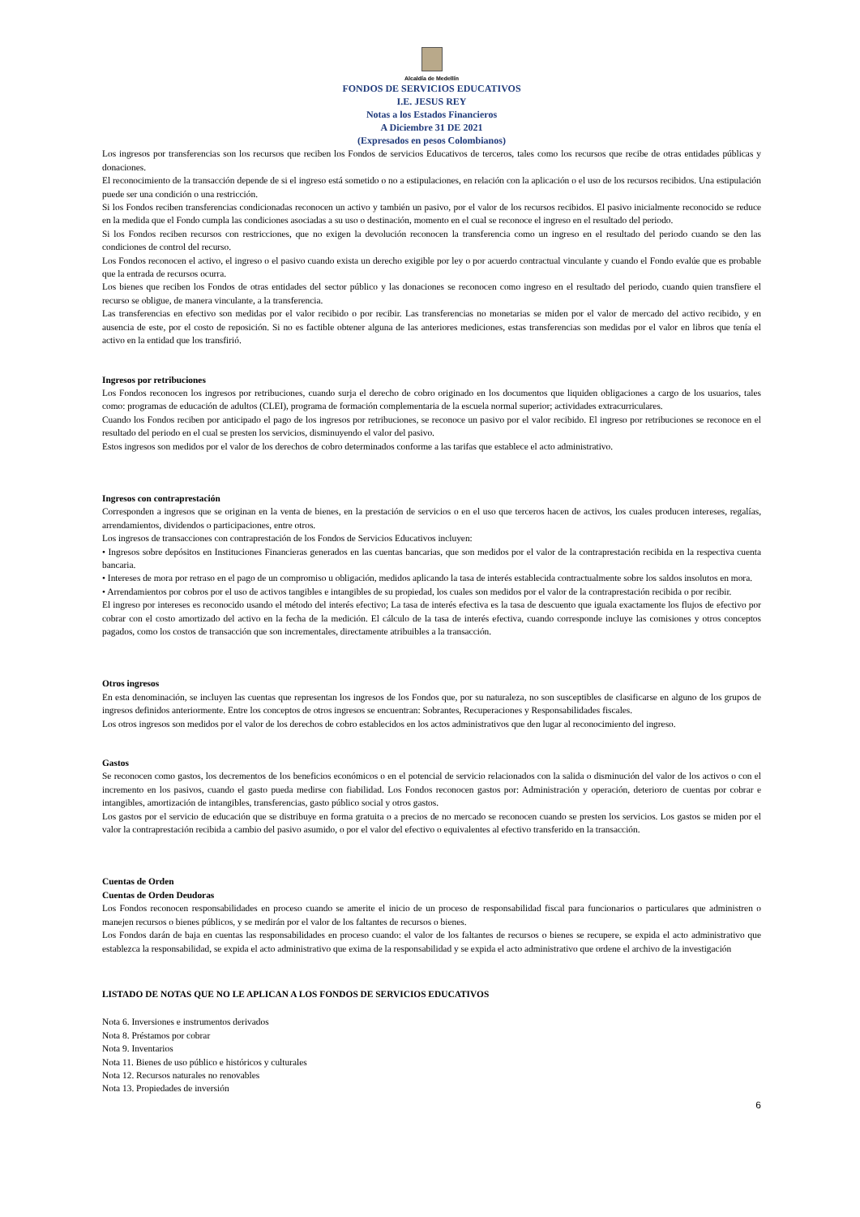Alcaldía de Medellín
FONDOS DE SERVICIOS EDUCATIVOS
I.E. JESUS REY
Notas a los Estados Financieros
A Diciembre 31 DE 2021
(Expresados en pesos Colombianos)
Los ingresos por transferencias son los recursos que reciben los Fondos de servicios Educativos de terceros, tales como los recursos que recibe de otras entidades públicas y donaciones.
El reconocimiento de la transacción depende de si el ingreso está sometido o no a estipulaciones, en relación con la aplicación o el uso de los recursos recibidos. Una estipulación puede ser una condición o una restricción.
Si los Fondos reciben transferencias condicionadas reconocen un activo y también un pasivo, por el valor de los recursos recibidos. El pasivo inicialmente reconocido se reduce en la medida que el Fondo cumpla las condiciones asociadas a su uso o destinación, momento en el cual se reconoce el ingreso en el resultado del periodo.
Si los Fondos reciben recursos con restricciones, que no exigen la devolución reconocen la transferencia como un ingreso en el resultado del periodo cuando se den las condiciones de control del recurso.
Los Fondos reconocen el activo, el ingreso o el pasivo cuando exista un derecho exigible por ley o por acuerdo contractual vinculante y cuando el Fondo evalúe que es probable que la entrada de recursos ocurra.
Los bienes que reciben los Fondos de otras entidades del sector público y las donaciones se reconocen como ingreso en el resultado del periodo, cuando quien transfiere el recurso se obligue, de manera vinculante, a la transferencia.
Las transferencias en efectivo son medidas por el valor recibido o por recibir. Las transferencias no monetarias se miden por el valor de mercado del activo recibido, y en ausencia de este, por el costo de reposición. Si no es factible obtener alguna de las anteriores mediciones, estas transferencias son medidas por el valor en libros que tenía el activo en la entidad que los transfirió.
Ingresos por retribuciones
Los Fondos reconocen los ingresos por retribuciones, cuando surja el derecho de cobro originado en los documentos que liquiden obligaciones a cargo de los usuarios, tales como: programas de educación de adultos (CLEI), programa de formación complementaria de la escuela normal superior; actividades extracurriculares.
Cuando los Fondos reciben por anticipado el pago de los ingresos por retribuciones, se reconoce un pasivo por el valor recibido. El ingreso por retribuciones se reconoce en el resultado del periodo en el cual se presten los servicios, disminuyendo el valor del pasivo.
Estos ingresos son medidos por el valor de los derechos de cobro determinados conforme a las tarifas que establece el acto administrativo.
Ingresos con contraprestación
Corresponden a ingresos que se originan en la venta de bienes, en la prestación de servicios o en el uso que terceros hacen de activos, los cuales producen intereses, regalías, arrendamientos, dividendos o participaciones, entre otros.
Los ingresos de transacciones con contraprestación de los Fondos de Servicios Educativos incluyen:
• Ingresos sobre depósitos en Instituciones Financieras generados en las cuentas bancarias, que son medidos por el valor de la contraprestación recibida en la respectiva cuenta bancaria.
• Intereses de mora por retraso en el pago de un compromiso u obligación, medidos aplicando la tasa de interés establecida contractualmente sobre los saldos insolutos en mora.
• Arrendamientos por cobros por el uso de activos tangibles e intangibles de su propiedad, los cuales son medidos por el valor de la contraprestación recibida o por recibir.
El ingreso por intereses es reconocido usando el método del interés efectivo; La tasa de interés efectiva es la tasa de descuento que iguala exactamente los flujos de efectivo por cobrar con el costo amortizado del activo en la fecha de la medición. El cálculo de la tasa de interés efectiva, cuando corresponde incluye las comisiones y otros conceptos pagados, como los costos de transacción que son incrementales, directamente atribuibles a la transacción.
Otros ingresos
En esta denominación, se incluyen las cuentas que representan los ingresos de los Fondos que, por su naturaleza, no son susceptibles de clasificarse en alguno de los grupos de ingresos definidos anteriormente. Entre los conceptos de otros ingresos se encuentran: Sobrantes, Recuperaciones y Responsabilidades fiscales.
Los otros ingresos son medidos por el valor de los derechos de cobro establecidos en los actos administrativos que den lugar al reconocimiento del ingreso.
Gastos
Se reconocen como gastos, los decrementos de los beneficios económicos o en el potencial de servicio relacionados con la salida o disminución del valor de los activos o con el incremento en los pasivos, cuando el gasto pueda medirse con fiabilidad. Los Fondos reconocen gastos por: Administración y operación, deterioro de cuentas por cobrar e intangibles, amortización de intangibles, transferencias, gasto público social y otros gastos.
Los gastos por el servicio de educación que se distribuye en forma gratuita o a precios de no mercado se reconocen cuando se presten los servicios. Los gastos se miden por el valor la contraprestación recibida a cambio del pasivo asumido, o por el valor del efectivo o equivalentes al efectivo transferido en la transacción.
Cuentas de Orden
Cuentas de Orden Deudoras
Los Fondos reconocen responsabilidades en proceso cuando se amerite el inicio de un proceso de responsabilidad fiscal para funcionarios o particulares que administren o manejen recursos o bienes públicos, y se medirán por el valor de los faltantes de recursos o bienes.
Los Fondos darán de baja en cuentas las responsabilidades en proceso cuando: el valor de los faltantes de recursos o bienes se recupere, se expida el acto administrativo que establezca la responsabilidad, se expida el acto administrativo que exima de la responsabilidad y se expida el acto administrativo que ordene el archivo de la investigación
LISTADO DE NOTAS QUE NO LE APLICAN A LOS FONDOS DE SERVICIOS EDUCATIVOS
Nota 6. Inversiones e instrumentos derivados
Nota 8. Préstamos por cobrar
Nota 9. Inventarios
Nota 11. Bienes de uso público e históricos y culturales
Nota 12. Recursos naturales no renovables
Nota 13. Propiedades de inversión
6